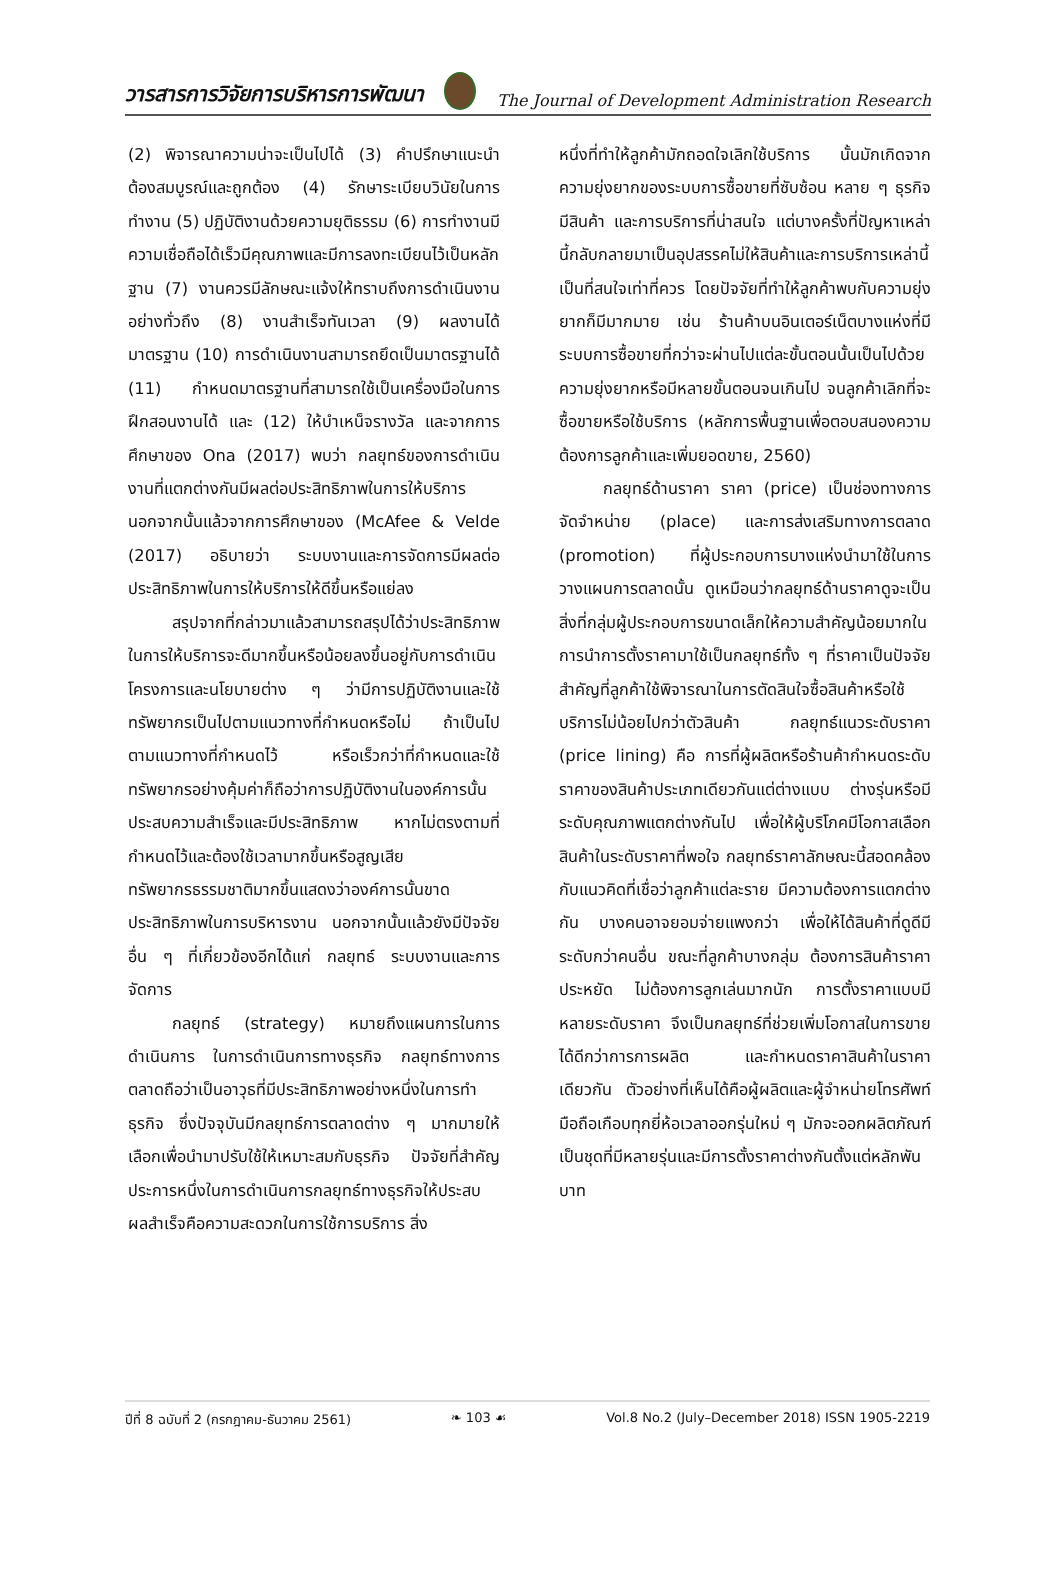วารสารการวิจัยการบริหารการพัฒนา
The Journal of Development Administration Research
(2) พิจารณาความน่าจะเป็นไปได้ (3) คำปรึกษาแนะนำต้องสมบูรณ์และถูกต้อง (4) รักษาระเบียบวินัยในการทำงาน (5) ปฏิบัติงานด้วยความยุติธรรม (6) การทำงานมีความเชื่อถือได้เร็วมีคุณภาพและมีการลงทะเบียนไว้เป็นหลักฐาน (7) งานควรมีลักษณะแจ้งให้ทราบถึงการดำเนินงานอย่างทั่วถึง (8) งานสำเร็จทันเวลา (9) ผลงานได้มาตรฐาน (10) การดำเนินงานสามารถยึดเป็นมาตรฐานได้ (11) กำหนดมาตรฐานที่สามารถใช้เป็นเครื่องมือในการฝึกสอนงานได้ และ (12) ให้บำเหน็จรางวัล และจากการศึกษาของ Ona (2017) พบว่า กลยุทธ์ของการดำเนินงานที่แตกต่างกันมีผลต่อประสิทธิภาพในการให้บริการ นอกจากนั้นแล้วจากการศึกษาของ (McAfee & Velde (2017) อธิบายว่า ระบบงานและการจัดการมีผลต่อประสิทธิภาพในการให้บริการให้ดีขึ้นหรือแย่ลง
สรุปจากที่กล่าวมาแล้วสามารถสรุปได้ว่าประสิทธิภาพในการให้บริการจะดีมากขึ้นหรือน้อยลงขึ้นอยู่กับการดำเนินโครงการและนโยบายต่าง ๆ ว่ามีการปฏิบัติงานและใช้ทรัพยากรเป็นไปตามแนวทางที่กำหนดหรือไม่ ถ้าเป็นไปตามแนวทางที่กำหนดไว้ หรือเร็วกว่าที่กำหนดและใช้ทรัพยากรอย่างคุ้มค่าก็ถือว่าการปฏิบัติงานในองค์การนั้นประสบความสำเร็จและมีประสิทธิภาพ หากไม่ตรงตามที่กำหนดไว้และต้องใช้เวลามากขึ้นหรือสูญเสียทรัพยากรธรรมชาติมากขึ้นแสดงว่าองค์การนั้นขาดประสิทธิภาพในการบริหารงาน นอกจากนั้นแล้วยังมีปัจจัยอื่น ๆ ที่เกี่ยวข้องอีกได้แก่ กลยุทธ์ ระบบงานและการจัดการ
กลยุทธ์ (strategy) หมายถึงแผนการในการดำเนินการ ในการดำเนินการทางธุรกิจ กลยุทธ์ทางการตลาดถือว่าเป็นอาวุธที่มีประสิทธิภาพอย่างหนึ่งในการทำธุรกิจ ซึ่งปัจจุบันมีกลยุทธ์การตลาดต่าง ๆ มากมายให้เลือกเพื่อนำมาปรับใช้ให้เหมาะสมกับธุรกิจ ปัจจัยที่สำคัญประการหนึ่งในการดำเนินการกลยุทธ์ทางธุรกิจให้ประสบผลสำเร็จคือความสะดวกในการใช้การบริการ สิ่ง
หนึ่งที่ทำให้ลูกค้ามักถอดใจเลิกใช้บริการ นั้นมักเกิดจากความยุ่งยากของระบบการซื้อขายที่ซับซ้อน หลาย ๆ ธุรกิจมีสินค้า และการบริการที่น่าสนใจ แต่บางครั้งที่ปัญหาเหล่านี้กลับกลายมาเป็นอุปสรรคไม่ให้สินค้าและการบริการเหล่านี้เป็นที่สนใจเท่าที่ควร โดยปัจจัยที่ทำให้ลูกค้าพบกับความยุ่งยากก็มีมากมาย เช่น ร้านค้าบนอินเตอร์เน็ตบางแห่งที่มีระบบการซื้อขายที่กว่าจะผ่านไปแต่ละขั้นตอนนั้นเป็นไปด้วยความยุ่งยากหรือมีหลายขั้นตอนจนเกินไป จนลูกค้าเลิกที่จะซื้อขายหรือใช้บริการ (หลักการพื้นฐานเพื่อตอบสนองความต้องการลูกค้าและเพิ่มยอดขาย, 2560)
กลยุทธ์ด้านราคา ราคา (price) เป็นช่องทางการจัดจำหน่าย (place) และการส่งเสริมทางการตลาด (promotion) ที่ผู้ประกอบการบางแห่งนำมาใช้ในการวางแผนการตลาดนั้น ดูเหมือนว่ากลยุทธ์ด้านราคาดูจะเป็นสิ่งที่กลุ่มผู้ประกอบการขนาดเล็กให้ความสำคัญน้อยมากในการนำการตั้งราคามาใช้เป็นกลยุทธ์ทั้ง ๆ ที่ราคาเป็นปัจจัยสำคัญที่ลูกค้าใช้พิจารณาในการตัดสินใจซื้อสินค้าหรือใช้บริการไม่น้อยไปกว่าตัวสินค้า กลยุทธ์แนวระดับราคา (price lining) คือ การที่ผู้ผลิตหรือร้านค้ากำหนดระดับราคาของสินค้าประเภทเดียวกันแต่ต่างแบบ ต่างรุ่นหรือมีระดับคุณภาพแตกต่างกันไป เพื่อให้ผู้บริโภคมีโอกาสเลือกสินค้าในระดับราคาที่พอใจ กลยุทธ์ราคาลักษณะนี้สอดคล้องกับแนวคิดที่เชื่อว่าลูกค้าแต่ละราย มีความต้องการแตกต่างกัน บางคนอาจยอมจ่ายแพงกว่า เพื่อให้ได้สินค้าที่ดูดีมีระดับกว่าคนอื่น ขณะที่ลูกค้าบางกลุ่ม ต้องการสินค้าราคาประหยัด ไม่ต้องการลูกเล่นมากนัก การตั้งราคาแบบมีหลายระดับราคา จึงเป็นกลยุทธ์ที่ช่วยเพิ่มโอกาสในการขายได้ดีกว่าการการผลิต และกำหนดราคาสินค้าในราคาเดียวกัน ตัวอย่างที่เห็นได้คือผู้ผลิตและผู้จำหน่ายโทรศัพท์มือถือเกือบทุกยี่ห้อเวลาออกรุ่นใหม่ ๆ มักจะออกผลิตภัณฑ์เป็นชุดที่มีหลายรุ่นและมีการตั้งราคาต่างกันตั้งแต่หลักพันบาท
ปีที่ 8 ฉบับที่ 2 (กรกฎาคม-ธันวาคม 2561) ❧ 103 ☙ Vol.8 No.2 (July–December 2018) ISSN 1905-2219